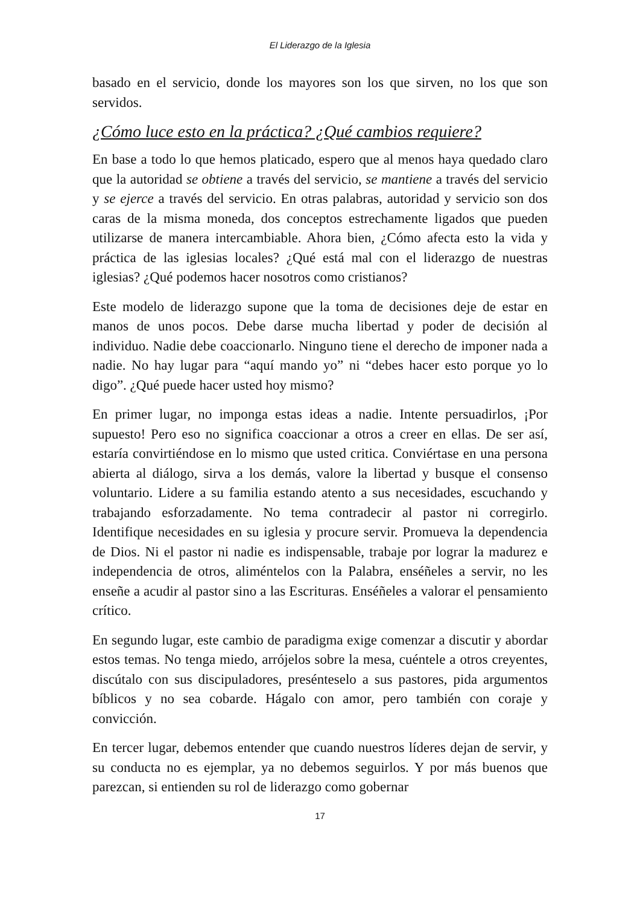El Liderazgo de la Iglesia
basado en el servicio, donde los mayores son los que sirven, no los que son servidos.
¿Cómo luce esto en la práctica? ¿Qué cambios requiere?
En base a todo lo que hemos platicado, espero que al menos haya quedado claro que la autoridad se obtiene a través del servicio, se mantiene a través del servicio y se ejerce a través del servicio. En otras palabras, autoridad y servicio son dos caras de la misma moneda, dos conceptos estrechamente ligados que pueden utilizarse de manera intercambiable. Ahora bien, ¿Cómo afecta esto la vida y práctica de las iglesias locales? ¿Qué está mal con el liderazgo de nuestras iglesias? ¿Qué podemos hacer nosotros como cristianos?
Este modelo de liderazgo supone que la toma de decisiones deje de estar en manos de unos pocos. Debe darse mucha libertad y poder de decisión al individuo. Nadie debe coaccionarlo. Ninguno tiene el derecho de imponer nada a nadie. No hay lugar para “aquí mando yo” ni “debes hacer esto porque yo lo digo”. ¿Qué puede hacer usted hoy mismo?
En primer lugar, no imponga estas ideas a nadie. Intente persuadirlos, ¡Por supuesto! Pero eso no significa coaccionar a otros a creer en ellas. De ser así, estaría convirtiéndose en lo mismo que usted critica. Conviértase en una persona abierta al diálogo, sirva a los demás, valore la libertad y busque el consenso voluntario. Lidere a su familia estando atento a sus necesidades, escuchando y trabajando esforzadamente. No tema contradecir al pastor ni corregirlo. Identifique necesidades en su iglesia y procure servir. Promueva la dependencia de Dios. Ni el pastor ni nadie es indispensable, trabaje por lograr la madurez e independencia de otros, aliméntelos con la Palabra, enséñeles a servir, no les enseñe a acudir al pastor sino a las Escrituras. Enséñeles a valorar el pensamiento crítico.
En segundo lugar, este cambio de paradigma exige comenzar a discutir y abordar estos temas. No tenga miedo, arrójelos sobre la mesa, cuéntele a otros creyentes, discútalo con sus discipuladores, presénteselo a sus pastores, pida argumentos bíblicos y no sea cobarde. Hágalo con amor, pero también con coraje y convicción.
En tercer lugar, debemos entender que cuando nuestros líderes dejan de servir, y su conducta no es ejemplar, ya no debemos seguirlos. Y por más buenos que parezcan, si entienden su rol de liderazgo como gobernar
17